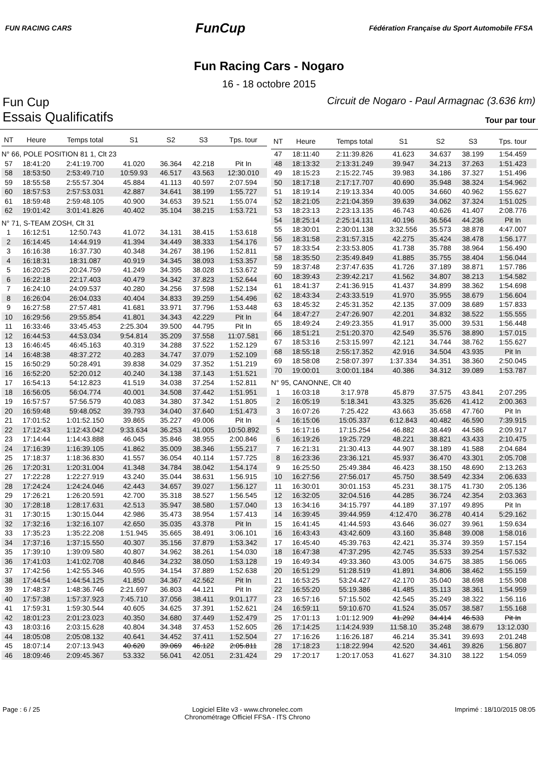FUN RACING CARS
FunCup
Fédération Française du Sport Automobile FFSA
Fun Racing Cars - Nogaro
16 - 18 octobre 2015
Fun Cup
Circuit de Nogaro - Paul Armagnac (3.636 km)
Essais Qualificatifs
Tour par tour
| NT | Heure | Temps total | S1 | S2 | S3 | Tps. tour |
| --- | --- | --- | --- | --- | --- | --- |
| N° 66, POLE POSITION 81 1, Clt 23 | | | | | | |
| 57 | 18:41:20 | 2:41:19.700 | 41.020 | 36.364 | 42.218 | Pit In |
| 58 | 18:53:50 | 2:53:49.710 | 10:59.93 | 46.517 | 43.563 | 12:30.010 |
| 59 | 18:55:58 | 2:55:57.304 | 45.884 | 41.113 | 40.597 | 2:07.594 |
| 60 | 18:57:53 | 2:57:53.031 | 42.887 | 34.641 | 38.199 | 1:55.727 |
| 61 | 18:59:48 | 2:59:48.105 | 40.900 | 34.653 | 39.521 | 1:55.074 |
| 62 | 19:01:42 | 3:01:41.826 | 40.402 | 35.104 | 38.215 | 1:53.721 |
| N° 71, S-TEAM ZOSH, Clt 31 | | | | | | |
| 1 | 16:12:51 | 12:50.743 | 41.072 | 34.131 | 38.415 | 1:53.618 |
| 2 | 16:14:45 | 14:44.919 | 41.394 | 34.449 | 38.333 | 1:54.176 |
| 3 | 16:16:38 | 16:37.730 | 40.348 | 34.267 | 38.196 | 1:52.811 |
| 4 | 16:18:31 | 18:31.087 | 40.919 | 34.345 | 38.093 | 1:53.357 |
| 5 | 16:20:25 | 20:24.759 | 41.249 | 34.395 | 38.028 | 1:53.672 |
| 6 | 16:22:18 | 22:17.403 | 40.479 | 34.342 | 37.823 | 1:52.644 |
| 7 | 16:24:10 | 24:09.537 | 40.280 | 34.256 | 37.598 | 1:52.134 |
| 8 | 16:26:04 | 26:04.033 | 40.404 | 34.833 | 39.259 | 1:54.496 |
| 9 | 16:27:58 | 27:57.481 | 41.681 | 33.971 | 37.796 | 1:53.448 |
| 10 | 16:29:56 | 29:55.854 | 41.801 | 34.343 | 42.229 | Pit In |
| 11 | 16:33:46 | 33:45.453 | 2:25.304 | 39.500 | 44.795 | Pit In |
| 12 | 16:44:53 | 44:53.034 | 9:54.814 | 35.209 | 37.558 | 11:07.581 |
| 13 | 16:46:45 | 46:45.163 | 40.319 | 34.288 | 37.522 | 1:52.129 |
| 14 | 16:48:38 | 48:37.272 | 40.283 | 34.747 | 37.079 | 1:52.109 |
| 15 | 16:50:29 | 50:28.491 | 39.838 | 34.029 | 37.352 | 1:51.219 |
| 16 | 16:52:20 | 52:20.012 | 40.240 | 34.138 | 37.143 | 1:51.521 |
| 17 | 16:54:13 | 54:12.823 | 41.519 | 34.038 | 37.254 | 1:52.811 |
| 18 | 16:56:05 | 56:04.774 | 40.001 | 34.508 | 37.442 | 1:51.951 |
| 19 | 16:57:57 | 57:56.579 | 40.083 | 34.380 | 37.342 | 1:51.805 |
| 20 | 16:59:48 | 59:48.052 | 39.793 | 34.040 | 37.640 | 1:51.473 |
| 21 | 17:01:52 | 1:01:52.150 | 39.865 | 35.227 | 49.006 | Pit In |
| 22 | 17:12:43 | 1:12:43.042 | 9:33.634 | 36.253 | 41.005 | 10:50.892 |
| 23 | 17:14:44 | 1:14:43.888 | 46.045 | 35.846 | 38.955 | 2:00.846 |
| 24 | 17:16:39 | 1:16:39.105 | 41.862 | 35.009 | 38.346 | 1:55.217 |
| 25 | 17:18:37 | 1:18:36.830 | 41.557 | 36.054 | 40.114 | 1:57.725 |
| 26 | 17:20:31 | 1:20:31.004 | 41.348 | 34.784 | 38.042 | 1:54.174 |
| 27 | 17:22:28 | 1:22:27.919 | 43.240 | 35.044 | 38.631 | 1:56.915 |
| 28 | 17:24:24 | 1:24:24.046 | 42.443 | 34.657 | 39.027 | 1:56.127 |
| 29 | 17:26:21 | 1:26:20.591 | 42.700 | 35.318 | 38.527 | 1:56.545 |
| 30 | 17:28:18 | 1:28:17.631 | 42.513 | 35.947 | 38.580 | 1:57.040 |
| 31 | 17:30:15 | 1:30:15.044 | 42.986 | 35.473 | 38.954 | 1:57.413 |
| 32 | 17:32:16 | 1:32:16.107 | 42.650 | 35.035 | 43.378 | Pit In |
| 33 | 17:35:23 | 1:35:22.208 | 1:51.945 | 35.665 | 38.491 | 3:06.101 |
| 34 | 17:37:16 | 1:37:15.550 | 40.307 | 35.156 | 37.879 | 1:53.342 |
| 35 | 17:39:10 | 1:39:09.580 | 40.807 | 34.962 | 38.261 | 1:54.030 |
| 36 | 17:41:03 | 1:41:02.708 | 40.846 | 34.232 | 38.050 | 1:53.128 |
| 37 | 17:42:56 | 1:42:55.346 | 40.595 | 34.154 | 37.889 | 1:52.638 |
| 38 | 17:44:54 | 1:44:54.125 | 41.850 | 34.367 | 42.562 | Pit In |
| 39 | 17:48:37 | 1:48:36.746 | 2:21.697 | 36.803 | 44.121 | Pit In |
| 40 | 17:57:38 | 1:57:37.923 | 7:45.710 | 37.056 | 38.411 | 9:01.177 |
| 41 | 17:59:31 | 1:59:30.544 | 40.605 | 34.625 | 37.391 | 1:52.621 |
| 42 | 18:01:23 | 2:01:23.023 | 40.350 | 34.680 | 37.449 | 1:52.479 |
| 43 | 18:03:16 | 2:03:15.628 | 40.804 | 34.348 | 37.453 | 1:52.605 |
| 44 | 18:05:08 | 2:05:08.132 | 40.641 | 34.452 | 37.411 | 1:52.504 |
| 45 | 18:07:14 | 2:07:13.943 | 40.620 | 39.069 | 46.122 | 2:05.811 |
| 46 | 18:09:46 | 2:09:45.367 | 53.332 | 56.041 | 42.051 | 2:31.424 |
| NT | Heure | Temps total | S1 | S2 | S3 | Tps. tour |
| --- | --- | --- | --- | --- | --- | --- |
| 47 | 18:11:40 | 2:11:39.826 | 41.623 | 34.637 | 38.199 | 1:54.459 |
| 48 | 18:13:32 | 2:13:31.249 | 39.947 | 34.213 | 37.263 | 1:51.423 |
| 49 | 18:15:23 | 2:15:22.745 | 39.983 | 34.186 | 37.327 | 1:51.496 |
| 50 | 18:17:18 | 2:17:17.707 | 40.690 | 35.948 | 38.324 | 1:54.962 |
| 51 | 18:19:14 | 2:19:13.334 | 40.005 | 34.660 | 40.962 | 1:55.627 |
| 52 | 18:21:05 | 2:21:04.359 | 39.639 | 34.062 | 37.324 | 1:51.025 |
| 53 | 18:23:13 | 2:23:13.135 | 46.743 | 40.626 | 41.407 | 2:08.776 |
| 54 | 18:25:14 | 2:25:14.131 | 40.196 | 36.564 | 44.236 | Pit In |
| 55 | 18:30:01 | 2:30:01.138 | 3:32.556 | 35.573 | 38.878 | 4:47.007 |
| 56 | 18:31:58 | 2:31:57.315 | 42.275 | 35.424 | 38.478 | 1:56.177 |
| 57 | 18:33:54 | 2:33:53.805 | 41.738 | 35.788 | 38.964 | 1:56.490 |
| 58 | 18:35:50 | 2:35:49.849 | 41.885 | 35.755 | 38.404 | 1:56.044 |
| 59 | 18:37:48 | 2:37:47.635 | 41.726 | 37.189 | 38.871 | 1:57.786 |
| 60 | 18:39:43 | 2:39:42.217 | 41.562 | 34.807 | 38.213 | 1:54.582 |
| 61 | 18:41:37 | 2:41:36.915 | 41.437 | 34.899 | 38.362 | 1:54.698 |
| 62 | 18:43:34 | 2:43:33.519 | 41.970 | 35.955 | 38.679 | 1:56.604 |
| 63 | 18:45:32 | 2:45:31.352 | 42.135 | 37.009 | 38.689 | 1:57.833 |
| 64 | 18:47:27 | 2:47:26.907 | 42.201 | 34.832 | 38.522 | 1:55.555 |
| 65 | 18:49:24 | 2:49:23.355 | 41.917 | 35.000 | 39.531 | 1:56.448 |
| 66 | 18:51:21 | 2:51:20.370 | 42.549 | 35.576 | 38.890 | 1:57.015 |
| 67 | 18:53:16 | 2:53:15.997 | 42.121 | 34.744 | 38.762 | 1:55.627 |
| 68 | 18:55:18 | 2:55:17.352 | 42.916 | 34.504 | 43.935 | Pit In |
| 69 | 18:58:08 | 2:58:07.397 | 1:37.334 | 34.351 | 38.360 | 2:50.045 |
| 70 | 19:00:01 | 3:00:01.184 | 40.386 | 34.312 | 39.089 | 1:53.787 |
| N° 95, CANONNE, Clt 40 | | | | | | |
| 1 | 16:03:18 | 3:17.978 | 45.879 | 37.575 | 43.841 | 2:07.295 |
| 2 | 16:05:19 | 5:18.341 | 43.325 | 35.626 | 41.412 | 2:00.363 |
| 3 | 16:07:26 | 7:25.422 | 43.663 | 35.658 | 47.760 | Pit In |
| 4 | 16:15:06 | 15:05.337 | 6:12.843 | 40.482 | 46.590 | 7:39.915 |
| 5 | 16:17:16 | 17:15.254 | 46.882 | 38.449 | 44.586 | 2:09.917 |
| 6 | 16:19:26 | 19:25.729 | 48.221 | 38.821 | 43.433 | 2:10.475 |
| 7 | 16:21:31 | 21:30.413 | 44.907 | 38.189 | 41.588 | 2:04.684 |
| 8 | 16:23:36 | 23:36.121 | 45.937 | 36.470 | 43.301 | 2:05.708 |
| 9 | 16:25:50 | 25:49.384 | 46.423 | 38.150 | 48.690 | 2:13.263 |
| 10 | 16:27:56 | 27:56.017 | 45.750 | 38.549 | 42.334 | 2:06.633 |
| 11 | 16:30:01 | 30:01.153 | 45.231 | 38.175 | 41.730 | 2:05.136 |
| 12 | 16:32:05 | 32:04.516 | 44.285 | 36.724 | 42.354 | 2:03.363 |
| 13 | 16:34:16 | 34:15.797 | 44.189 | 37.197 | 49.895 | Pit In |
| 14 | 16:39:45 | 39:44.959 | 4:12.470 | 36.278 | 40.414 | 5:29.162 |
| 15 | 16:41:45 | 41:44.593 | 43.646 | 36.027 | 39.961 | 1:59.634 |
| 16 | 16:43:43 | 43:42.609 | 43.160 | 35.848 | 39.008 | 1:58.016 |
| 17 | 16:45:40 | 45:39.763 | 42.421 | 35.374 | 39.359 | 1:57.154 |
| 18 | 16:47:38 | 47:37.295 | 42.745 | 35.533 | 39.254 | 1:57.532 |
| 19 | 16:49:34 | 49:33.360 | 43.005 | 34.675 | 38.385 | 1:56.065 |
| 20 | 16:51:29 | 51:28.519 | 41.891 | 34.806 | 38.462 | 1:55.159 |
| 21 | 16:53:25 | 53:24.427 | 42.170 | 35.040 | 38.698 | 1:55.908 |
| 22 | 16:55:20 | 55:19.386 | 41.485 | 35.113 | 38.361 | 1:54.959 |
| 23 | 16:57:16 | 57:15.502 | 42.545 | 35.249 | 38.322 | 1:56.116 |
| 24 | 16:59:11 | 59:10.670 | 41.524 | 35.057 | 38.587 | 1:55.168 |
| 25 | 17:01:13 | 1:01:12.909 | 41.292 | 34.414 | 46.533 | Pit In |
| 26 | 17:14:25 | 1:14:24.939 | 11:58.10 | 35.248 | 38.679 | 13:12.030 |
| 27 | 17:16:26 | 1:16:26.187 | 46.214 | 35.341 | 39.693 | 2:01.248 |
| 28 | 17:18:23 | 1:18:22.994 | 42.520 | 34.461 | 39.826 | 1:56.807 |
| 29 | 17:20:17 | 1:20:17.053 | 41.627 | 34.310 | 38.122 | 1:54.059 |
Page : 6 / 25 Logiciel Elite v3 - www.chronelec.com
Chronométrage Officiel FFSA - ITS Chrono
Imprimé : 18/10/2015 08:05